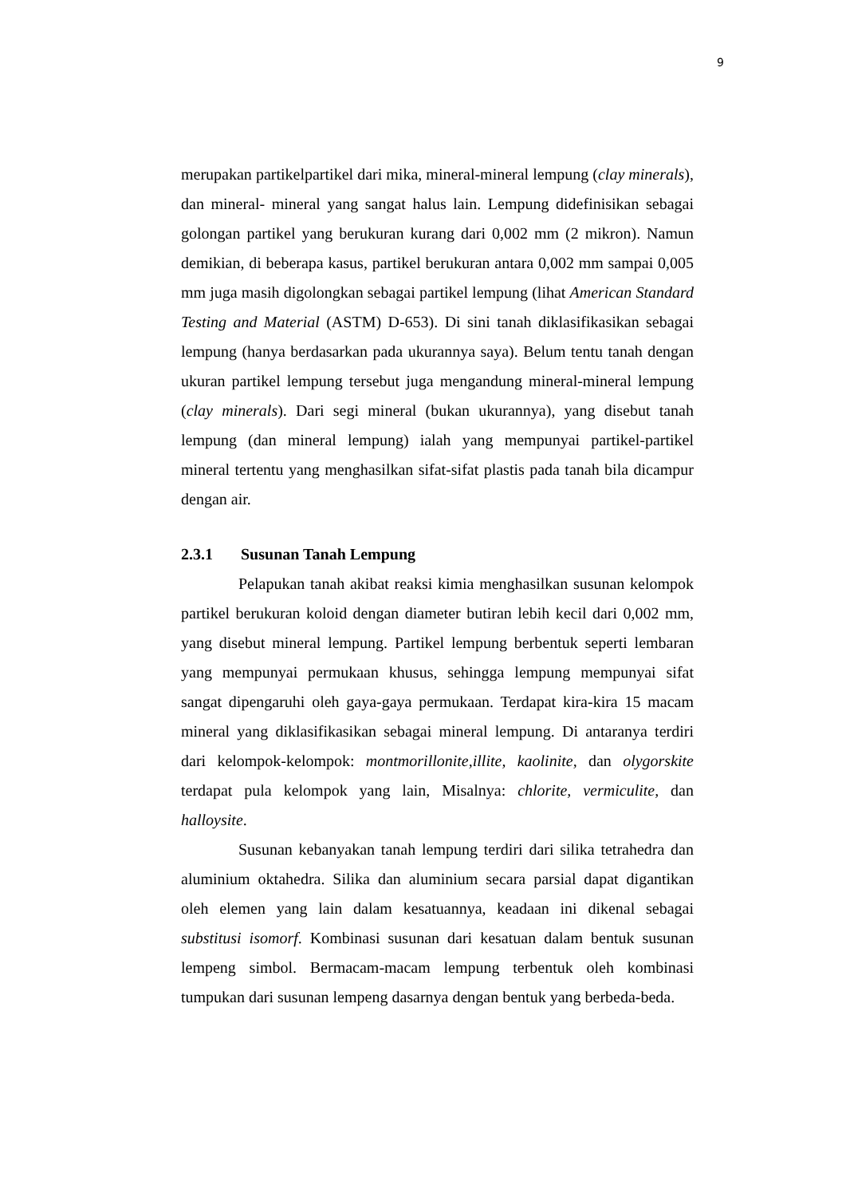9
merupakan partikelpartikel dari mika, mineral-mineral lempung (clay minerals), dan mineral- mineral yang sangat halus lain. Lempung didefinisikan sebagai golongan partikel yang berukuran kurang dari 0,002 mm (2 mikron). Namun demikian, di beberapa kasus, partikel berukuran antara 0,002 mm sampai 0,005 mm juga masih digolongkan sebagai partikel lempung (lihat American Standard Testing and Material (ASTM) D-653). Di sini tanah diklasifikasikan sebagai lempung (hanya berdasarkan pada ukurannya saya). Belum tentu tanah dengan ukuran partikel lempung tersebut juga mengandung mineral-mineral lempung (clay minerals). Dari segi mineral (bukan ukurannya), yang disebut tanah lempung (dan mineral lempung) ialah yang mempunyai partikel-partikel mineral tertentu yang menghasilkan sifat-sifat plastis pada tanah bila dicampur dengan air.
2.3.1 Susunan Tanah Lempung
Pelapukan tanah akibat reaksi kimia menghasilkan susunan kelompok partikel berukuran koloid dengan diameter butiran lebih kecil dari 0,002 mm, yang disebut mineral lempung. Partikel lempung berbentuk seperti lembaran yang mempunyai permukaan khusus, sehingga lempung mempunyai sifat sangat dipengaruhi oleh gaya-gaya permukaan. Terdapat kira-kira 15 macam mineral yang diklasifikasikan sebagai mineral lempung. Di antaranya terdiri dari kelompok-kelompok: montmorillonite,illite, kaolinite, dan olygorskite terdapat pula kelompok yang lain, Misalnya: chlorite, vermiculite, dan halloysite.
Susunan kebanyakan tanah lempung terdiri dari silika tetrahedra dan aluminium oktahedra. Silika dan aluminium secara parsial dapat digantikan oleh elemen yang lain dalam kesatuannya, keadaan ini dikenal sebagai substitusi isomorf. Kombinasi susunan dari kesatuan dalam bentuk susunan lempeng simbol. Bermacam-macam lempung terbentuk oleh kombinasi tumpukan dari susunan lempeng dasarnya dengan bentuk yang berbeda-beda.